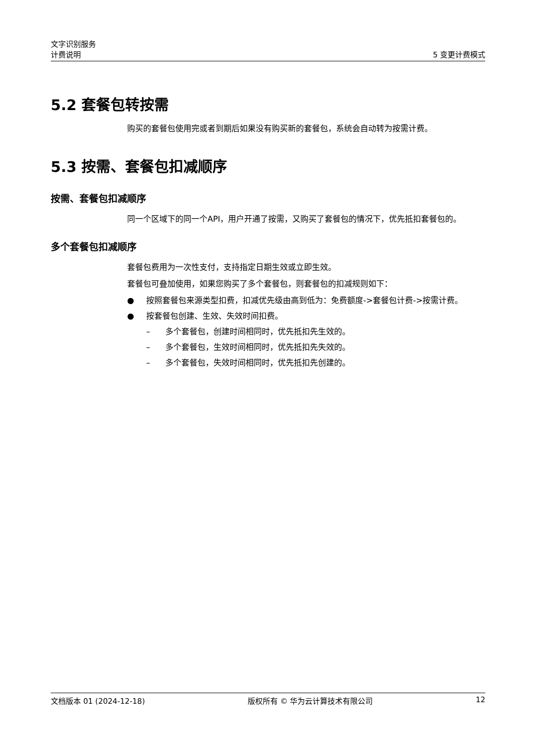文字识别服务
计费说明 5 变更计费模式
5.2 套餐包转按需
购买的套餐包使用完或者到期后如果没有购买新的套餐包，系统会自动转为按需计费。
5.3 按需、套餐包扣减顺序
按需、套餐包扣减顺序
同一个区域下的同一个API，用户开通了按需，又购买了套餐包的情况下，优先抵扣套餐包的。
多个套餐包扣减顺序
套餐包费用为一次性支付，支持指定日期生效或立即生效。
套餐包可叠加使用，如果您购买了多个套餐包，则套餐包的扣减规则如下：
● 按照套餐包来源类型扣费，扣减优先级由高到低为：免费额度->套餐包计费->按需计费。
● 按套餐包创建、生效、失效时间扣费。
– 多个套餐包，创建时间相同时，优先抵扣先生效的。
– 多个套餐包，生效时间相同时，优先抵扣先失效的。
– 多个套餐包，失效时间相同时，优先抵扣先创建的。
文档版本 01 (2024-12-18) 版权所有 © 华为云计算技术有限公司 12